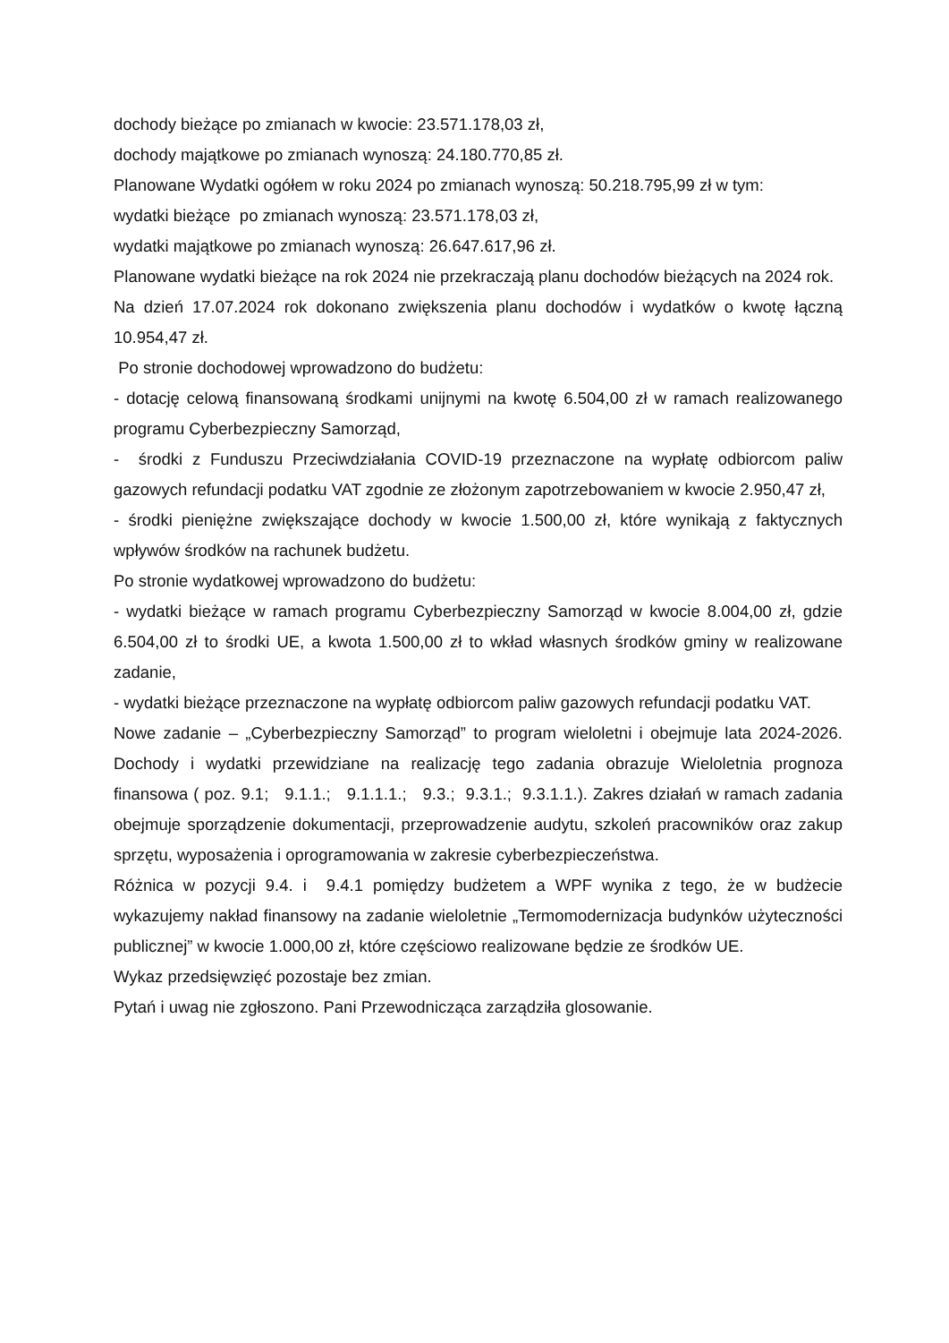dochody bieżące po zmianach w kwocie: 23.571.178,03 zł,
dochody majątkowe po zmianach wynoszą: 24.180.770,85 zł.
Planowane Wydatki ogółem w roku 2024 po zmianach wynoszą: 50.218.795,99 zł w tym:
wydatki bieżące po zmianach wynoszą: 23.571.178,03 zł,
wydatki majątkowe po zmianach wynoszą: 26.647.617,96 zł.
Planowane wydatki bieżące na rok 2024 nie przekraczają planu dochodów bieżących na 2024 rok.
Na dzień 17.07.2024 rok dokonano zwiększenia planu dochodów i wydatków o kwotę łączną 10.954,47 zł.
Po stronie dochodowej wprowadzono do budżetu:
- dotację celową finansowaną środkami unijnymi na kwotę 6.504,00 zł w ramach realizowanego programu Cyberbezpieczny Samorząd,
- środki z Funduszu Przeciwdziałania COVID-19 przeznaczone na wypłatę odbiorcom paliw gazowych refundacji podatku VAT zgodnie ze złożonym zapotrzebowaniem w kwocie 2.950,47 zł,
- środki pieniężne zwiększające dochody w kwocie 1.500,00 zł, które wynikają z faktycznych wpływów środków na rachunek budżetu.
Po stronie wydatkowej wprowadzono do budżetu:
- wydatki bieżące w ramach programu Cyberbezpieczny Samorząd w kwocie 8.004,00 zł, gdzie 6.504,00 zł to środki UE, a kwota 1.500,00 zł to wkład własnych środków gminy w realizowane zadanie,
- wydatki bieżące przeznaczone na wypłatę odbiorcom paliw gazowych refundacji podatku VAT.
Nowe zadanie – „Cyberbezpieczny Samorząd” to program wieloletni i obejmuje lata 2024-2026. Dochody i wydatki przewidziane na realizację tego zadania obrazuje Wieloletnia prognoza finansowa ( poz. 9.1; 9.1.1.; 9.1.1.1.; 9.3.; 9.3.1.; 9.3.1.1.). Zakres działań w ramach zadania obejmuje sporządzenie dokumentacji, przeprowadzenie audytu, szkoleń pracowników oraz zakup sprzętu, wyposażenia i oprogramowania w zakresie cyberbezpieczeństwa.
Różnica w pozycji 9.4. i 9.4.1 pomiędzy budżetem a WPF wynika z tego, że w budżecie wykazujemy nakład finansowy na zadanie wieloletnie „Termomodernizacja budynków użyteczności publicznej” w kwocie 1.000,00 zł, które częściowo realizowane będzie ze środków UE.
Wykaz przedsięwzięć pozostaje bez zmian.
Pytań i uwag nie zgłoszono. Pani Przewodnicząca zarządziła glosowanie.